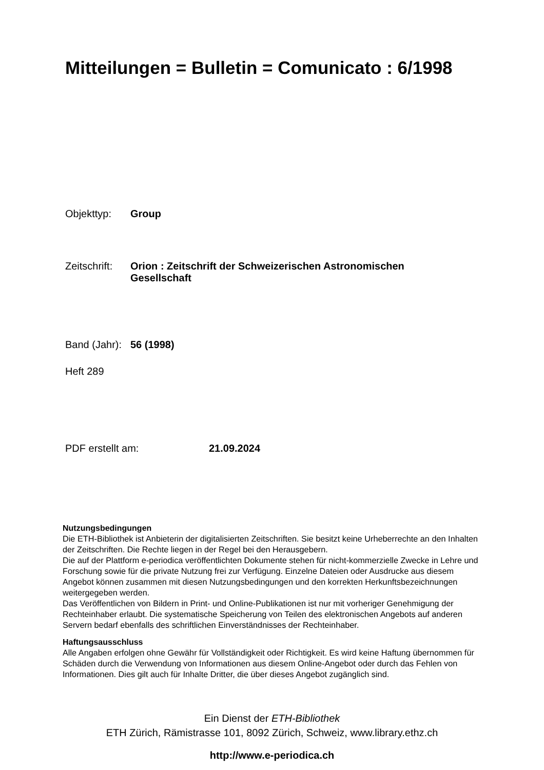Mitteilungen = Bulletin = Comunicato : 6/1998
Objekttyp: Group
Zeitschrift: Orion : Zeitschrift der Schweizerischen Astronomischen
Gesellschaft
Band (Jahr): 56 (1998)
Heft 289
PDF erstellt am: 21.09.2024
Nutzungsbedingungen
Die ETH-Bibliothek ist Anbieterin der digitalisierten Zeitschriften. Sie besitzt keine Urheberrechte an den Inhalten der Zeitschriften. Die Rechte liegen in der Regel bei den Herausgebern.
Die auf der Plattform e-periodica veröffentlichten Dokumente stehen für nicht-kommerzielle Zwecke in Lehre und Forschung sowie für die private Nutzung frei zur Verfügung. Einzelne Dateien oder Ausdrucke aus diesem Angebot können zusammen mit diesen Nutzungsbedingungen und den korrekten Herkunftsbezeichnungen weitergegeben werden.
Das Veröffentlichen von Bildern in Print- und Online-Publikationen ist nur mit vorheriger Genehmigung der Rechteinhaber erlaubt. Die systematische Speicherung von Teilen des elektronischen Angebots auf anderen Servern bedarf ebenfalls des schriftlichen Einverständnisses der Rechteinhaber.
Haftungsausschluss
Alle Angaben erfolgen ohne Gewähr für Vollständigkeit oder Richtigkeit. Es wird keine Haftung übernommen für Schäden durch die Verwendung von Informationen aus diesem Online-Angebot oder durch das Fehlen von Informationen. Dies gilt auch für Inhalte Dritter, die über dieses Angebot zugänglich sind.
Ein Dienst der ETH-Bibliothek
ETH Zürich, Rämistrasse 101, 8092 Zürich, Schweiz, www.library.ethz.ch
http://www.e-periodica.ch